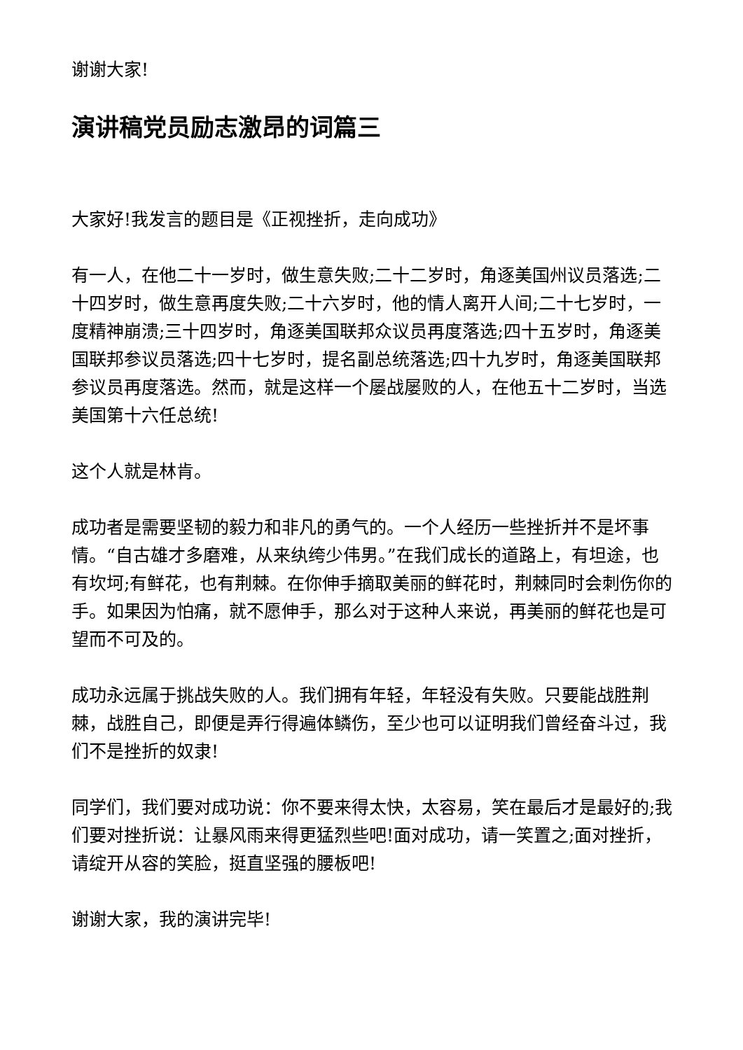谢谢大家!
演讲稿党员励志激昂的词篇三
大家好!我发言的题目是《正视挫折，走向成功》
有一人，在他二十一岁时，做生意失败;二十二岁时，角逐美国州议员落选;二十四岁时，做生意再度失败;二十六岁时，他的情人离开人间;二十七岁时，一度精神崩溃;三十四岁时，角逐美国联邦众议员再度落选;四十五岁时，角逐美国联邦参议员落选;四十七岁时，提名副总统落选;四十九岁时，角逐美国联邦参议员再度落选。然而，就是这样一个屡战屡败的人，在他五十二岁时，当选美国第十六任总统!
这个人就是林肯。
成功者是需要坚韧的毅力和非凡的勇气的。一个人经历一些挫折并不是坏事情。“自古雄才多磨难，从来纨绔少伟男。”在我们成长的道路上，有坦途，也有坎坷;有鲜花，也有荆棘。在你伸手摘取美丽的鲜花时，荆棘同时会刺伤你的手。如果因为怕痛，就不愿伸手，那么对于这种人来说，再美丽的鲜花也是可望而不可及的。
成功永远属于挑战失败的人。我们拥有年轻，年轻没有失败。只要能战胜荆棘，战胜自己，即便是弄行得遍体鳞伤，至少也可以证明我们曾经奋斗过，我们不是挫折的奴隶!
同学们，我们要对成功说：你不要来得太快，太容易，笑在最后才是最好的;我们要对挫折说：让暴风雨来得更猛烈些吧!面对成功，请一笑置之;面对挫折，请绽开从容的笑脸，挺直坚强的腰板吧!
谢谢大家，我的演讲完毕!